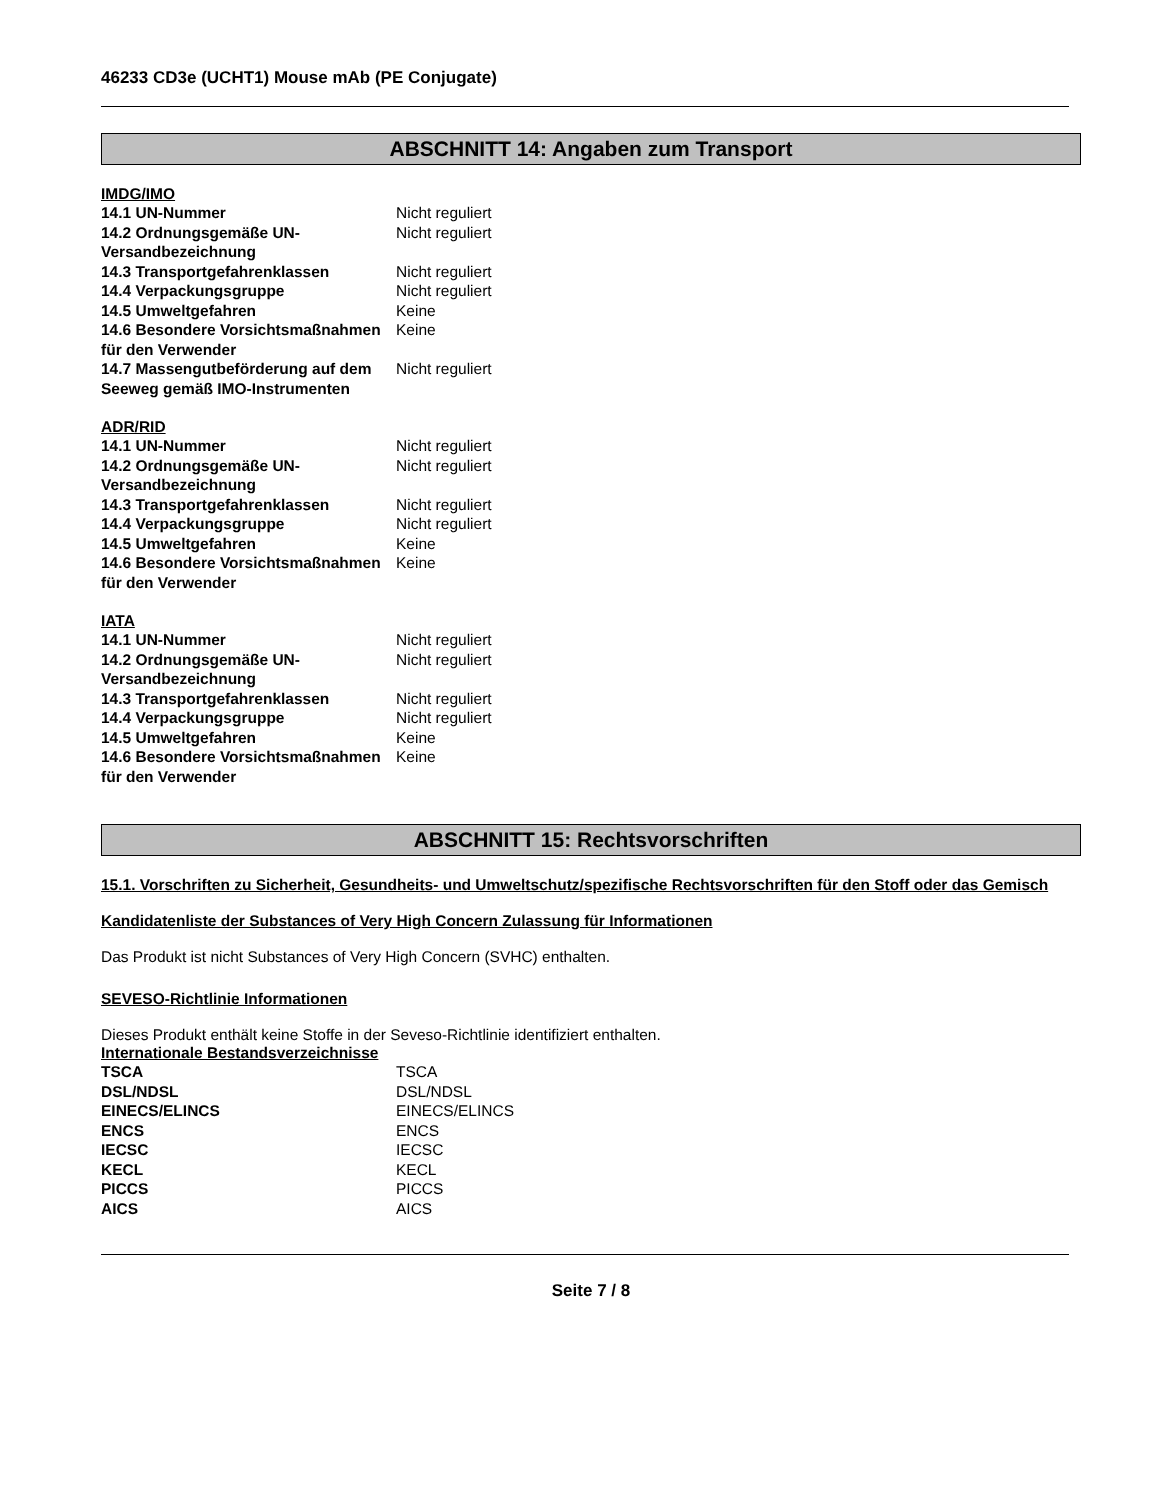46233 CD3e (UCHT1) Mouse mAb (PE Conjugate)
ABSCHNITT 14: Angaben zum Transport
IMDG/IMO
| 14.1 UN-Nummer | Nicht reguliert |
| 14.2 Ordnungsgemäße UN-Versandbezeichnung | Nicht reguliert |
| 14.3 Transportgefahrenklassen | Nicht reguliert |
| 14.4 Verpackungsgruppe | Nicht reguliert |
| 14.5 Umweltgefahren | Keine |
| 14.6 Besondere Vorsichtsmaßnahmen für den Verwender | Keine |
| 14.7 Massengutbeförderung auf dem Seeweg gemäß IMO-Instrumenten | Nicht reguliert |
ADR/RID
| 14.1 UN-Nummer | Nicht reguliert |
| 14.2 Ordnungsgemäße UN-Versandbezeichnung | Nicht reguliert |
| 14.3 Transportgefahrenklassen | Nicht reguliert |
| 14.4 Verpackungsgruppe | Nicht reguliert |
| 14.5 Umweltgefahren | Keine |
| 14.6 Besondere Vorsichtsmaßnahmen für den Verwender | Keine |
IATA
| 14.1 UN-Nummer | Nicht reguliert |
| 14.2 Ordnungsgemäße UN-Versandbezeichnung | Nicht reguliert |
| 14.3 Transportgefahrenklassen | Nicht reguliert |
| 14.4 Verpackungsgruppe | Nicht reguliert |
| 14.5 Umweltgefahren | Keine |
| 14.6 Besondere Vorsichtsmaßnahmen für den Verwender | Keine |
ABSCHNITT 15: Rechtsvorschriften
15.1. Vorschriften zu Sicherheit, Gesundheits- und Umweltschutz/spezifische Rechtsvorschriften für den Stoff oder das Gemisch
Kandidatenliste der Substances of Very High Concern Zulassung für Informationen
Das Produkt ist nicht Substances of Very High Concern (SVHC) enthalten.
SEVESO-Richtlinie Informationen
Dieses Produkt enthält keine Stoffe in der Seveso-Richtlinie identifiziert enthalten.
Internationale Bestandsverzeichnisse
| TSCA | TSCA |
| DSL/NDSL | DSL/NDSL |
| EINECS/ELINCS | EINECS/ELINCS |
| ENCS | ENCS |
| IECSC | IECSC |
| KECL | KECL |
| PICCS | PICCS |
| AICS | AICS |
Seite 7 / 8